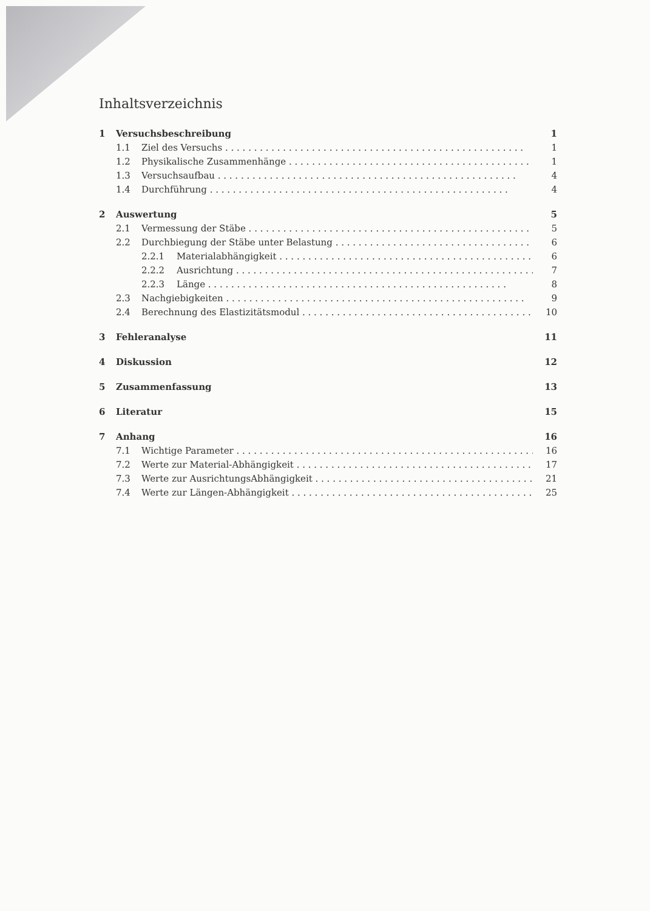Inhaltsverzeichnis
1 Versuchsbeschreibung 1
1.1 Ziel des Versuchs 1
1.2 Physikalische Zusammenhänge 1
1.3 Versuchsaufbau 4
1.4 Durchführung 4
2 Auswertung 5
2.1 Vermessung der Stäbe 5
2.2 Durchbiegung der Stäbe unter Belastung 6
2.2.1 Materialabhängigkeit 6
2.2.2 Ausrichtung 7
2.2.3 Länge 8
2.3 Nachgiebigkeiten 9
2.4 Berechnung des Elastizitätsmodul 10
3 Fehleranalyse 11
4 Diskussion 12
5 Zusammenfassung 13
6 Literatur 15
7 Anhang 16
7.1 Wichtige Parameter 16
7.2 Werte zur Material-Abhängigkeit 17
7.3 Werte zur AusrichtungsAbhängigkeit 21
7.4 Werte zur Längen-Abhängigkeit 25